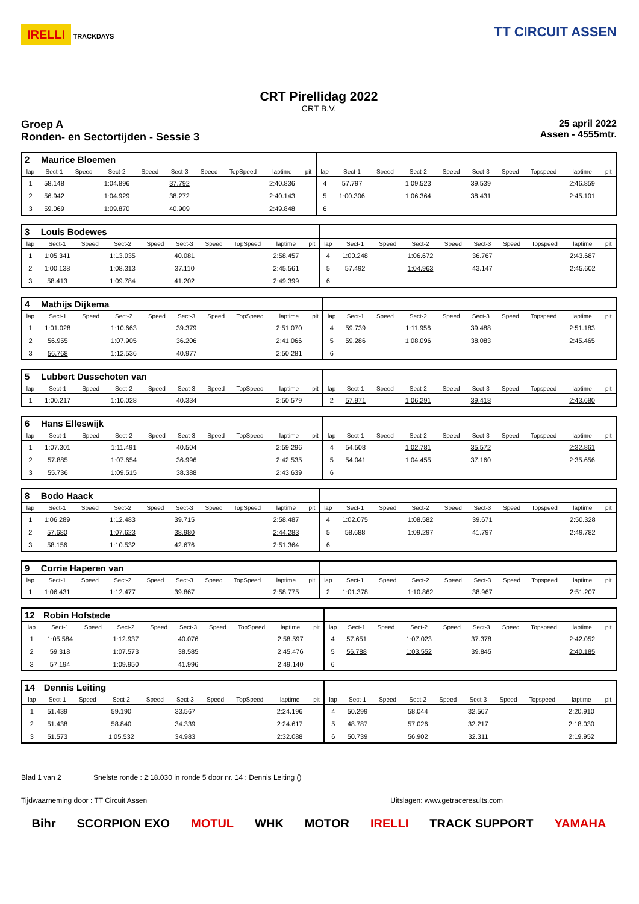IRELLI TRACKDAYS
TT CIRCUIT ASSEN
CRT Pirellidag 2022
CRT B.V.
Groep A
Ronden- en Sectortijden - Sessie 3
25 april 2022
Assen - 4555mtr.
| 2 | Maurice Bloemen | | | | | | | | | | | | | | | | | | |
| lap | Sect-1 | Speed | Sect-2 | Speed | Sect-3 | Speed | TopSpeed | laptime | pit | lap | Sect-1 | Speed | Sect-2 | Speed | Sect-3 | Speed | Topspeed | laptime | pit |
| 1 | 58.148 | | 1:04.896 | | 37.792 | | | 2:40.836 | | 4 | 57.797 | | 1:09.523 | | 39.539 | | | 2:46.859 | |
| 2 | 56.942 | | 1:04.929 | | 38.272 | | | 2:40.143 | | 5 | 1:00.306 | | 1:06.364 | | 38.431 | | | 2:45.101 | |
| 3 | 59.069 | | 1:09.870 | | 40.909 | | | 2:49.848 | | 6 | | | | | | | | | |
| 3 | Louis Bodewes | | | | | | | | | | | | | | | | | | |
| lap | Sect-1 | Speed | Sect-2 | Speed | Sect-3 | Speed | TopSpeed | laptime | pit | lap | Sect-1 | Speed | Sect-2 | Speed | Sect-3 | Speed | Topspeed | laptime | pit |
| 1 | 1:05.341 | | 1:13.035 | | 40.081 | | | 2:58.457 | | 4 | 1:00.248 | | 1:06.672 | | 36.767 | | | 2:43.687 | |
| 2 | 1:00.138 | | 1:08.313 | | 37.110 | | | 2:45.561 | | 5 | 57.492 | | 1:04.963 | | 43.147 | | | 2:45.602 | |
| 3 | 58.413 | | 1:09.784 | | 41.202 | | | 2:49.399 | | 6 | | | | | | | | | |
| 4 | Mathijs Dijkema | | | | | | | | | | | | | | | | | | |
| lap | Sect-1 | Speed | Sect-2 | Speed | Sect-3 | Speed | TopSpeed | laptime | pit | lap | Sect-1 | Speed | Sect-2 | Speed | Sect-3 | Speed | Topspeed | laptime | pit |
| 1 | 1:01.028 | | 1:10.663 | | 39.379 | | | 2:51.070 | | 4 | 59.739 | | 1:11.956 | | 39.488 | | | 2:51.183 | |
| 2 | 56.955 | | 1:07.905 | | 36.206 | | | 2:41.066 | | 5 | 59.286 | | 1:08.096 | | 38.083 | | | 2:45.465 | |
| 3 | 56.768 | | 1:12.536 | | 40.977 | | | 2:50.281 | | 6 | | | | | | | | | |
| 5 | Lubbert Dusschoten van | | | | | | | | | | | | | | | | | | |
| lap | Sect-1 | Speed | Sect-2 | Speed | Sect-3 | Speed | TopSpeed | laptime | pit | lap | Sect-1 | Speed | Sect-2 | Speed | Sect-3 | Speed | Topspeed | laptime | pit |
| 1 | 1:00.217 | | 1:10.028 | | 40.334 | | | 2:50.579 | | 2 | 57.971 | | 1:06.291 | | 39.418 | | | 2:43.680 | |
| 6 | Hans Elleswijk | | | | | | | | | | | | | | | | | | |
| lap | Sect-1 | Speed | Sect-2 | Speed | Sect-3 | Speed | TopSpeed | laptime | pit | lap | Sect-1 | Speed | Sect-2 | Speed | Sect-3 | Speed | Topspeed | laptime | pit |
| 1 | 1:07.301 | | 1:11.491 | | 40.504 | | | 2:59.296 | | 4 | 54.508 | | 1:02.781 | | 35.572 | | | 2:32.861 | |
| 2 | 57.885 | | 1:07.654 | | 36.996 | | | 2:42.535 | | 5 | 54.041 | | 1:04.455 | | 37.160 | | | 2:35.656 | |
| 3 | 55.736 | | 1:09.515 | | 38.388 | | | 2:43.639 | | 6 | | | | | | | | | |
| 8 | Bodo Haack | | | | | | | | | | | | | | | | | | |
| lap | Sect-1 | Speed | Sect-2 | Speed | Sect-3 | Speed | TopSpeed | laptime | pit | lap | Sect-1 | Speed | Sect-2 | Speed | Sect-3 | Speed | Topspeed | laptime | pit |
| 1 | 1:06.289 | | 1:12.483 | | 39.715 | | | 2:58.487 | | 4 | 1:02.075 | | 1:08.582 | | 39.671 | | | 2:50.328 | |
| 2 | 57.680 | | 1:07.623 | | 38.980 | | | 2:44.283 | | 5 | 58.688 | | 1:09.297 | | 41.797 | | | 2:49.782 | |
| 3 | 58.156 | | 1:10.532 | | 42.676 | | | 2:51.364 | | 6 | | | | | | | | | |
| 9 | Corrie Haperen van | | | | | | | | | | | | | | | | | | |
| lap | Sect-1 | Speed | Sect-2 | Speed | Sect-3 | Speed | TopSpeed | laptime | pit | lap | Sect-1 | Speed | Sect-2 | Speed | Sect-3 | Speed | Topspeed | laptime | pit |
| 1 | 1:06.431 | | 1:12.477 | | 39.867 | | | 2:58.775 | | 2 | 1:01.378 | | 1:10.862 | | 38.967 | | | 2:51.207 | |
| 12 | Robin Hofstede | | | | | | | | | | | | | | | | | | |
| lap | Sect-1 | Speed | Sect-2 | Speed | Sect-3 | Speed | TopSpeed | laptime | pit | lap | Sect-1 | Speed | Sect-2 | Speed | Sect-3 | Speed | Topspeed | laptime | pit |
| 1 | 1:05.584 | | 1:12.937 | | 40.076 | | | 2:58.597 | | 4 | 57.651 | | 1:07.023 | | 37.378 | | | 2:42.052 | |
| 2 | 59.318 | | 1:07.573 | | 38.585 | | | 2:45.476 | | 5 | 56.788 | | 1:03.552 | | 39.845 | | | 2:40.185 | |
| 3 | 57.194 | | 1:09.950 | | 41.996 | | | 2:49.140 | | 6 | | | | | | | | | |
| 14 | Dennis Leiting | | | | | | | | | | | | | | | | | | |
| lap | Sect-1 | Speed | Sect-2 | Speed | Sect-3 | Speed | TopSpeed | laptime | pit | lap | Sect-1 | Speed | Sect-2 | Speed | Sect-3 | Speed | Topspeed | laptime | pit |
| 1 | 51.439 | | 59.190 | | 33.567 | | | 2:24.196 | | 4 | 50.299 | | 58.044 | | 32.567 | | | 2:20.910 | |
| 2 | 51.438 | | 58.840 | | 34.339 | | | 2:24.617 | | 5 | 48.787 | | 57.026 | | 32.217 | | | 2:18.030 | |
| 3 | 51.573 | | 1:05.532 | | 34.983 | | | 2:32.088 | | 6 | 50.739 | | 56.902 | | 32.311 | | | 2:19.952 | |
Blad 1 van 2 Snelste ronde : 2:18.030 in ronde 5 door nr. 14 : Dennis Leiting ()
Tijdwaarneming door : TT Circuit Assen Uitslagen: www.getraceresults.com
Bihr SCORPION EXO MOTUL WHK MOTOR IRELLI TRACK SUPPORT YAMAHA